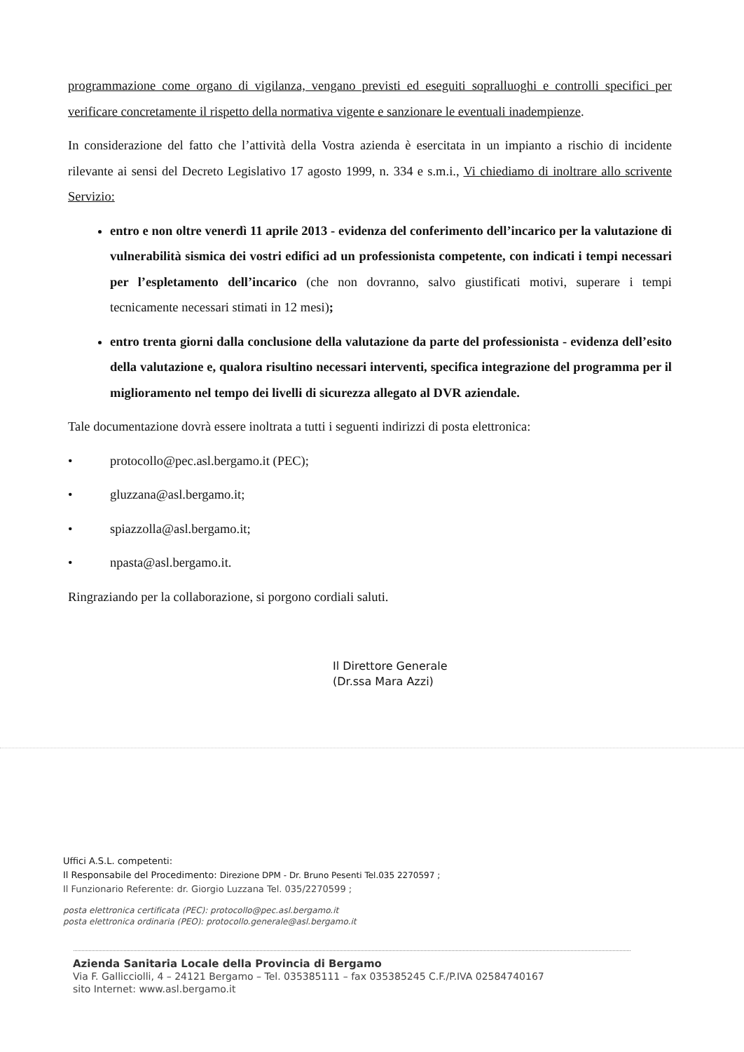programmazione come organo di vigilanza, vengano previsti ed eseguiti sopralluoghi e controlli specifici per verificare concretamente il rispetto della normativa vigente e sanzionare le eventuali inadempienze.
In considerazione del fatto che l’attività della Vostra azienda è esercitata in un impianto a rischio di incidente rilevante ai sensi del Decreto Legislativo 17 agosto 1999, n. 334 e s.m.i., Vi chiediamo di inoltrare allo scrivente Servizio:
entro e non oltre venerdì 11 aprile 2013 - evidenza del conferimento dell’incarico per la valutazione di vulnerabilità sismica dei vostri edifici ad un professionista competente, con indicati i tempi necessari per l’espletamento dell’incarico (che non dovranno, salvo giustificati motivi, superare i tempi tecnicamente necessari stimati in 12 mesi);
entro trenta giorni dalla conclusione della valutazione da parte del professionista - evidenza dell’esito della valutazione e, qualora risultino necessari interventi, specifica integrazione del programma per il miglioramento nel tempo dei livelli di sicurezza allegato al DVR aziendale.
Tale documentazione dovrà essere inoltrata a tutti i seguenti indirizzi di posta elettronica:
• protocollo@pec.asl.bergamo.it (PEC);
• gluzzana@asl.bergamo.it;
• spiazzolla@asl.bergamo.it;
• npasta@asl.bergamo.it.
Ringraziando per la collaborazione, si porgono cordiali saluti.
Il Direttore Generale
(Dr.ssa Mara Azzi)
Uffici A.S.L. competenti:
Il Responsabile del Procedimento: Direzione DPM - Dr. Bruno Pesenti Tel.035 2270597 ;
Il Funzionario Referente: dr. Giorgio Luzzana Tel. 035/2270599 ;
posta elettronica certificata (PEC): protocollo@pec.asl.bergamo.it
posta elettronica ordinaria (PEO): protocollo.generale@asl.bergamo.it
Azienda Sanitaria Locale della Provincia di Bergamo
Via F. Gallicciolli, 4 – 24121 Bergamo – Tel. 035385111 – fax 035385245 C.F./P.IVA 02584740167
sito Internet: www.asl.bergamo.it